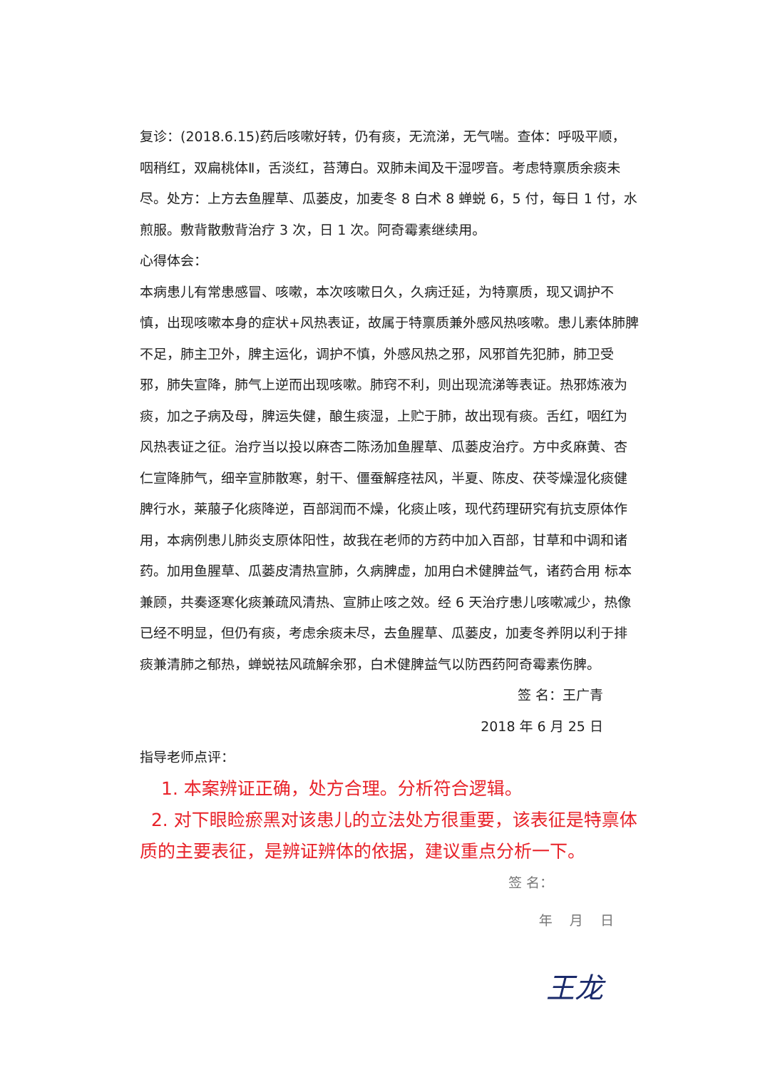复诊：(2018.6.15)药后咳嗽好转，仍有痰，无流涕，无气喘。查体：呼吸平顺，咽稍红，双扁桃体Ⅱ，舌淡红，苔薄白。双肺未闻及干湿啰音。考虑特禀质余痰未尽。处方：上方去鱼腥草、瓜蒌皮，加麦冬 8 白术 8 蝉蜕 6，5 付，每日 1 付，水煎服。敷背散敷背治疗 3 次，日 1 次。阿奇霉素继续用。
心得体会：
本病患儿有常患感冒、咳嗽，本次咳嗽日久，久病迁延，为特禀质，现又调护不慎，出现咳嗽本身的症状+风热表证，故属于特禀质兼外感风热咳嗽。患儿素体肺脾不足，肺主卫外，脾主运化，调护不慎，外感风热之邪，风邪首先犯肺，肺卫受邪，肺失宣降，肺气上逆而出现咳嗽。肺窍不利，则出现流涕等表证。热邪炼液为痰，加之子病及母，脾运失健，酿生痰湿，上贮于肺，故出现有痰。舌红，咽红为风热表证之征。治疗当以投以麻杏二陈汤加鱼腥草、瓜蒌皮治疗。方中炙麻黄、杏仁宣降肺气，细辛宣肺散寒，射干、僵蚕解痉祛风，半夏、陈皮、茯苓燥湿化痰健脾行水，莱菔子化痰降逆，百部润而不燥，化痰止咳，现代药理研究有抗支原体作用，本病例患儿肺炎支原体阳性，故我在老师的方药中加入百部，甘草和中调和诸药。加用鱼腥草、瓜蒌皮清热宣肺，久病脾虚，加用白术健脾益气，诸药合用 标本兼顾，共奏逐寒化痰兼疏风清热、宣肺止咳之效。经 6 天治疗患儿咳嗽减少，热像已经不明显，但仍有痰，考虑余痰未尽，去鱼腥草、瓜蒌皮，加麦冬养阴以利于排痰兼清肺之郁热，蝉蜕祛风疏解余邪，白术健脾益气以防西药阿奇霉素伤脾。
签 名：王广青
2018 年 6 月 25 日
指导老师点评：
1. 本案辨证正确，处方合理。分析符合逻辑。
2. 对下眼睑瘀黑对该患儿的立法处方很重要，该表征是特禀体质的主要表征，是辨证辨体的依据，建议重点分析一下。
签 名：
年 月 日
王龙